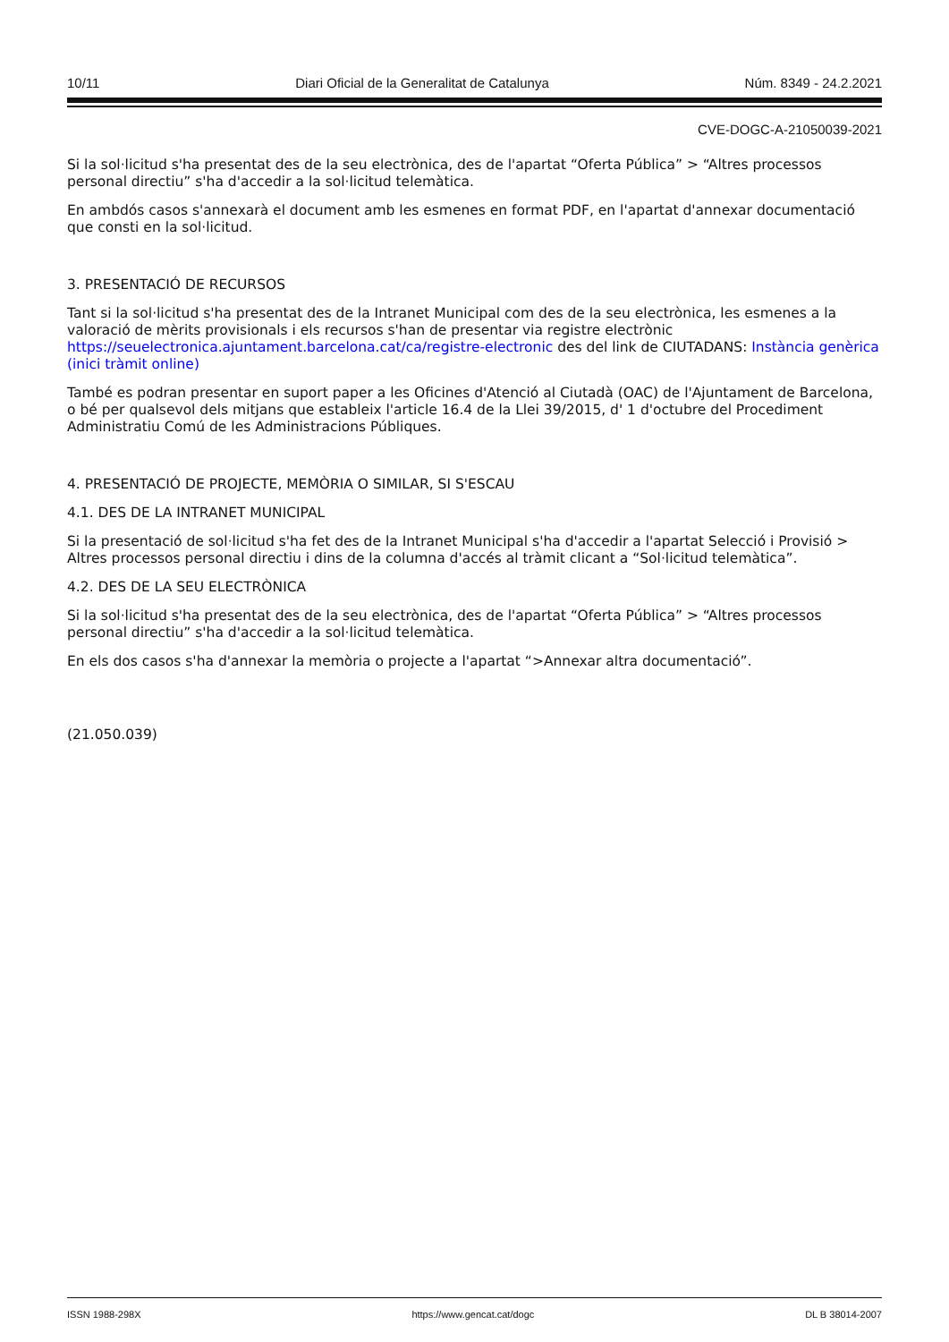10/11 Diari Oficial de la Generalitat de Catalunya Núm. 8349 - 24.2.2021
CVE-DOGC-A-21050039-2021
Si la sol·licitud s'ha presentat des de la seu electrònica, des de l'apartat “Oferta Pública” > “Altres processos personal directiu” s'ha d'accedir a la sol·licitud telemàtica.
En ambdós casos s'annexarà el document amb les esmenes en format PDF, en l'apartat d'annexar documentació que consti en la sol·licitud.
3. PRESENTACIÓ DE RECURSOS
Tant si la sol·licitud s'ha presentat des de la Intranet Municipal com des de la seu electrònica, les esmenes a la valoració de mèrits provisionals i els recursos s'han de presentar via registre electrònic https://seuelectronica.ajuntament.barcelona.cat/ca/registre-electronic des del link de CIUTADANS: Instància genèrica (inici tràmit online)
També es podran presentar en suport paper a les Oficines d'Atenció al Ciutadà (OAC) de l'Ajuntament de Barcelona, o bé per qualsevol dels mitjans que estableix l'article 16.4 de la Llei 39/2015, d' 1 d'octubre del Procediment Administratiu Comú de les Administracions Públiques.
4. PRESENTACIÓ DE PROJECTE, MEMÒRIA O SIMILAR, SI S'ESCAU
4.1. DES DE LA INTRANET MUNICIPAL
Si la presentació de sol·licitud s'ha fet des de la Intranet Municipal s'ha d'accedir a l'apartat Selecció i Provisió > Altres processos personal directiu i dins de la columna d'accés al tràmit clicant a “Sol·licitud telemàtica”.
4.2. DES DE LA SEU ELECTRÒNICA
Si la sol·licitud s'ha presentat des de la seu electrònica, des de l'apartat “Oferta Pública” > “Altres processos personal directiu” s'ha d'accedir a la sol·licitud telemàtica.
En els dos casos s'ha d'annexar la memòria o projecte a l'apartat “>Annexar altra documentació”.
(21.050.039)
ISSN 1988-298X https://www.gencat.cat/dogc DL B 38014-2007